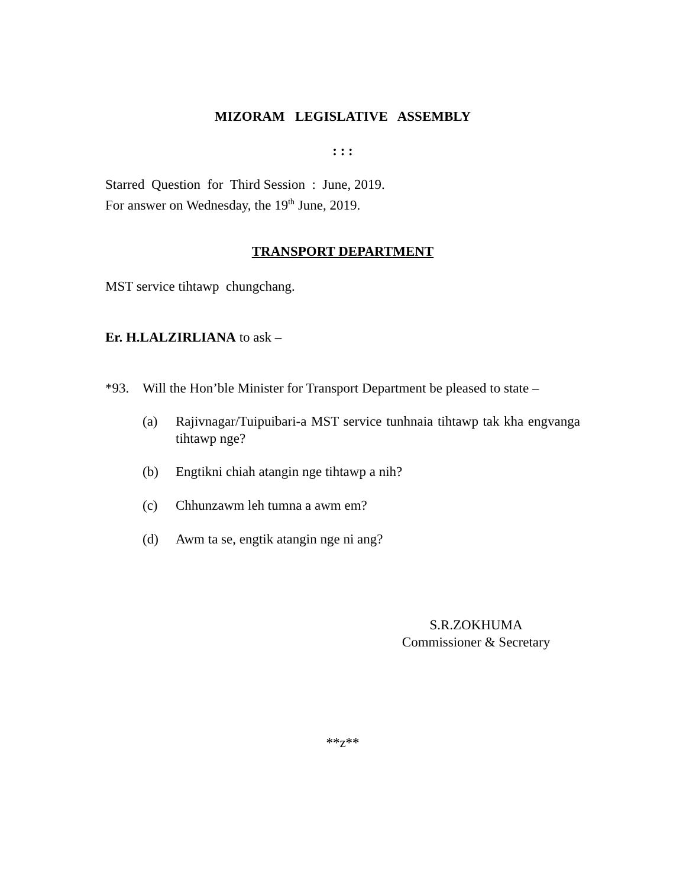MIZORAM LEGISLATIVE ASSEMBLY
: : :
Starred Question for Third Session : June, 2019.
For answer on Wednesday, the 19<sup>th</sup> June, 2019.
TRANSPORT DEPARTMENT
MST service tihtawp chungchang.
Er. H.LALZIRLIANA to ask –
*93. Will the Hon’ble Minister for Transport Department be pleased to state –
(a) Rajivnagar/Tuipuibari-a MST service tunhnaia tihtawp tak kha engvanga tihtawp nge?
(b) Engtikni chiah atangin nge tihtawp a nih?
(c) Chhunzawm leh tumna a awm em?
(d) Awm ta se, engtik atangin nge ni ang?
S.R.ZOKHUMA
Commissioner & Secretary
**z**